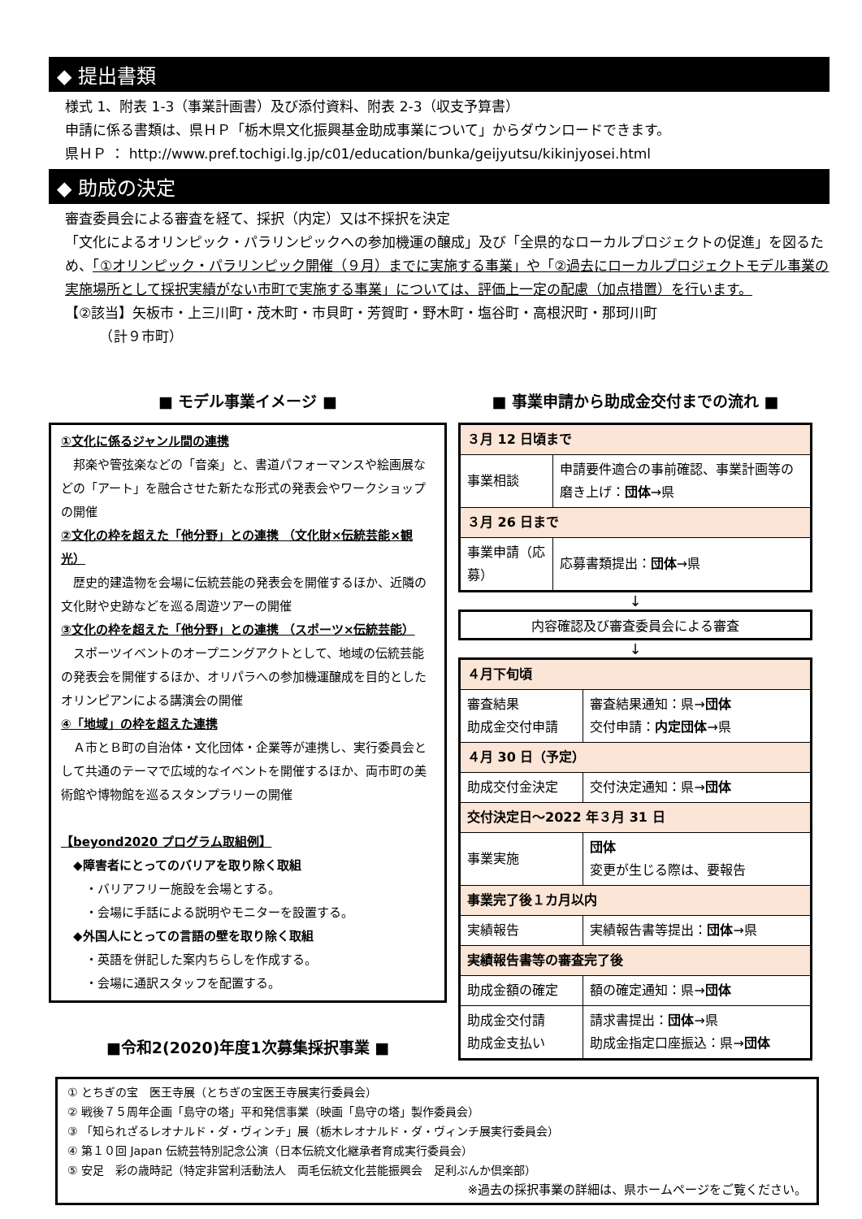◆ 提出書類
様式 1、附表 1-3（事業計画書）及び添付資料、附表 2-3（収支予算書）
申請に係る書類は、県ＨＰ「栃木県文化振興基金助成事業について」からダウンロードできます。
県ＨＰ ： http://www.pref.tochigi.lg.jp/c01/education/bunka/geijyutsu/kikinjyosei.html
◆ 助成の決定
審査委員会による審査を経て、採択（内定）又は不採択を決定
「文化によるオリンピック・パラリンピックへの参加機運の醸成」及び「全県的なローカルプロジェクトの促進」を図るため、「①オリンピック・パラリンピック開催（９月）までに実施する事業」や「②過去にローカルプロジェクトモデル事業の実施場所として採択実績がない市町で実施する事業」については、評価上一定の配慮（加点措置）を行います。
【②該当】矢板市・上三川町・茂木町・市貝町・芳賀町・野木町・塩谷町・高根沢町・那珂川町
　　　（計９市町）
■ モデル事業イメージ ■
①文化に係るジャンル間の連携
　邦楽や管弦楽などの「音楽」と、書道パフォーマンスや絵画展などの「アート」を融合させた新たな形式の発表会やワークショップの開催
②文化の枠を超えた「他分野」との連携 （文化財×伝統芸能×観光）
　歴史的建造物を会場に伝統芸能の発表会を開催するほか、近隣の文化財や史跡などを巡る周遊ツアーの開催
③文化の枠を超えた「他分野」との連携 （スポーツ×伝統芸能）
　スポーツイベントのオープニングアクトとして、地域の伝統芸能の発表会を開催するほか、オリパラへの参加機運醸成を目的としたオリンピアンによる講演会の開催
④「地域」の枠を超えた連携
　Ａ市とＢ町の自治体・文化団体・企業等が連携し、実行委員会として共通のテーマで広域的なイベントを開催するほか、両市町の美術館や博物館を巡るスタンプラリーの開催
【beyond2020 プログラム取組例】
　◆障害者にとってのバリアを取り除く取組
　　・バリアフリー施設を会場とする。
　　・会場に手話による説明やモニターを設置する。
　◆外国人にとっての言語の壁を取り除く取組
　　・英語を併記した案内ちらしを作成する。
　　・会場に通訳スタッフを配置する。
■令和2(2020)年度1次募集採択事業 ■
■ 事業申請から助成金交付までの流れ ■
| ３月 12 日頃まで | |
| 事業相談 | 申請要件適合の事前確認、事業計画等の磨き上げ： 団体 →県 |
| ３月 26 日まで | |
| 事業申請（応募） | 応募書類提出： 団体 →県 |
↓
内容確認及び審査委員会による審査
↓
| ４月下旬頃 | |
| 審査結果 助成金交付申請 | 審査結果通知：県→ 団体 交付申請： 内定団体 →県 |
| ４月 30 日（予定） | |
| 助成交付金決定 | 交付決定通知：県→ 団体 |
| 交付決定日～2022 年３月 31 日 | |
| 事業実施 | 団体 変更が生じる際は、要報告 |
| 事業完了後１カ月以内 | |
| 実績報告 | 実績報告書等提出： 団体 →県 |
| 実績報告書等の審査完了後 | |
| 助成金額の確定 | 額の確定通知：県→ 団体 |
| 助成金交付請 助成金支払い | 請求書提出： 団体 →県 助成金指定口座振込：県→ 団体 |
① とちぎの宝　医王寺展（とちぎの宝医王寺展実行委員会）
② 戦後７５周年企画「島守の塔」平和発信事業（映画「島守の塔」製作委員会）
③ 「知られざるレオナルド・ダ・ヴィンチ」展（栃木レオナルド・ダ・ヴィンチ展実行委員会）
④ 第１０回 Japan 伝統芸特別記念公演（日本伝統文化継承者育成実行委員会）
⑤ 安足　彩の歳時記（特定非営利活動法人　両毛伝統文化芸能振興会　足利ぶんか倶楽部）
※過去の採択事業の詳細は、県ホームページをご覧ください。